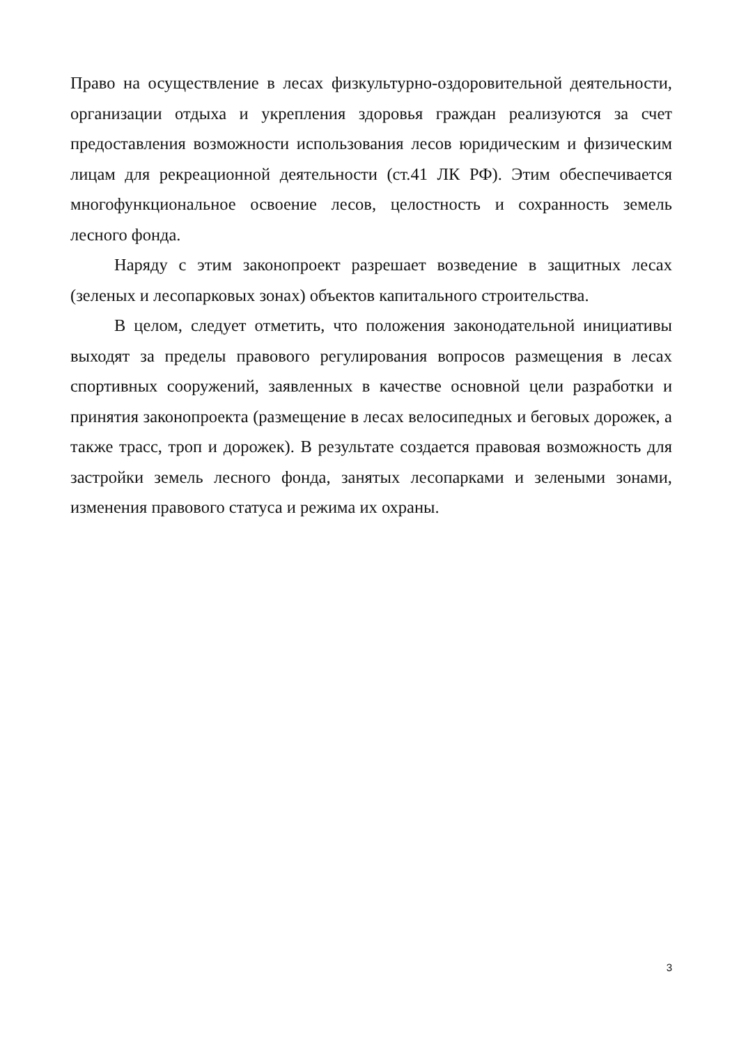Право на осуществление в лесах физкультурно-оздоровительной деятельности, организации отдыха и укрепления здоровья граждан реализуются за счет предоставления возможности использования лесов юридическим и физическим лицам для рекреационной деятельности (ст.41 ЛК РФ). Этим обеспечивается многофункциональное освоение лесов, целостность и сохранность земель лесного фонда.
Наряду с этим законопроект разрешает возведение в защитных лесах (зеленых и лесопарковых зонах) объектов капитального строительства.
В целом, следует отметить, что положения законодательной инициативы выходят за пределы правового регулирования вопросов размещения в лесах спортивных сооружений, заявленных в качестве основной цели разработки и принятия законопроекта (размещение в лесах велосипедных и беговых дорожек, а также трасс, троп и дорожек). В результате создается правовая возможность для застройки земель лесного фонда, занятых лесопарками и зелеными зонами, изменения правового статуса и режима их охраны.
3